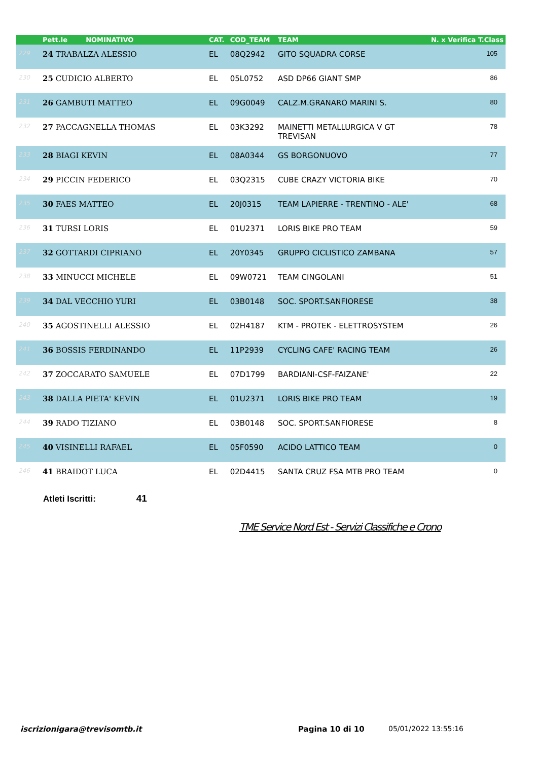| | Pett.le NOMINATIVO | CAT. | COD_TEAM | TEAM | N. x Verifica T.Class |
| --- | --- | --- | --- | --- | --- |
| 229 | 24 TRABALZA ALESSIO | EL | 08Q2942 | GITO SQUADRA CORSE | 105 |
| 230 | 25 CUDICIO ALBERTO | EL | 05L0752 | ASD DP66 GIANT SMP | 86 |
| 231 | 26 GAMBUTI MATTEO | EL | 09G0049 | CALZ.M.GRANARO MARINI S. | 80 |
| 232 | 27 PACCAGNELLA THOMAS | EL | 03K3292 | MAINETTI METALLURGICA V GT TREVISAN | 78 |
| 233 | 28 BIAGI KEVIN | EL | 08A0344 | GS BORGONUOVO | 77 |
| 234 | 29 PICCIN FEDERICO | EL | 03Q2315 | CUBE CRAZY VICTORIA BIKE | 70 |
| 235 | 30 FAES MATTEO | EL | 20J0315 | TEAM LAPIERRE - TRENTINO - ALE' | 68 |
| 236 | 31 TURSI LORIS | EL | 01U2371 | LORIS BIKE PRO TEAM | 59 |
| 237 | 32 GOTTARDI CIPRIANO | EL | 20Y0345 | GRUPPO CICLISTICO ZAMBANA | 57 |
| 238 | 33 MINUCCI MICHELE | EL | 09W0721 | TEAM CINGOLANI | 51 |
| 239 | 34 DAL VECCHIO YURI | EL | 03B0148 | SOC. SPORT.SANFIORESE | 38 |
| 240 | 35 AGOSTINELLI ALESSIO | EL | 02H4187 | KTM - PROTEK - ELETTROSYSTEM | 26 |
| 241 | 36 BOSSIS FERDINANDO | EL | 11P2939 | CYCLING CAFE' RACING TEAM | 26 |
| 242 | 37 ZOCCARATO SAMUELE | EL | 07D1799 | BARDIANI-CSF-FAIZANE' | 22 |
| 243 | 38 DALLA PIETA' KEVIN | EL | 01U2371 | LORIS BIKE PRO TEAM | 19 |
| 244 | 39 RADO TIZIANO | EL | 03B0148 | SOC. SPORT.SANFIORESE | 8 |
| 245 | 40 VISINELLI RAFAEL | EL | 05F0590 | ACIDO LATTICO TEAM | 0 |
| 246 | 41 BRAIDOT LUCA | EL | 02D4415 | SANTA CRUZ FSA MTB PRO TEAM | 0 |
Atleti Iscritti: 41
TME Service Nord Est - Servizi Classifiche e Crono
iscrizionigara@trevisomtb.it Pagina 10 di 10 05/01/2022 13:55:16